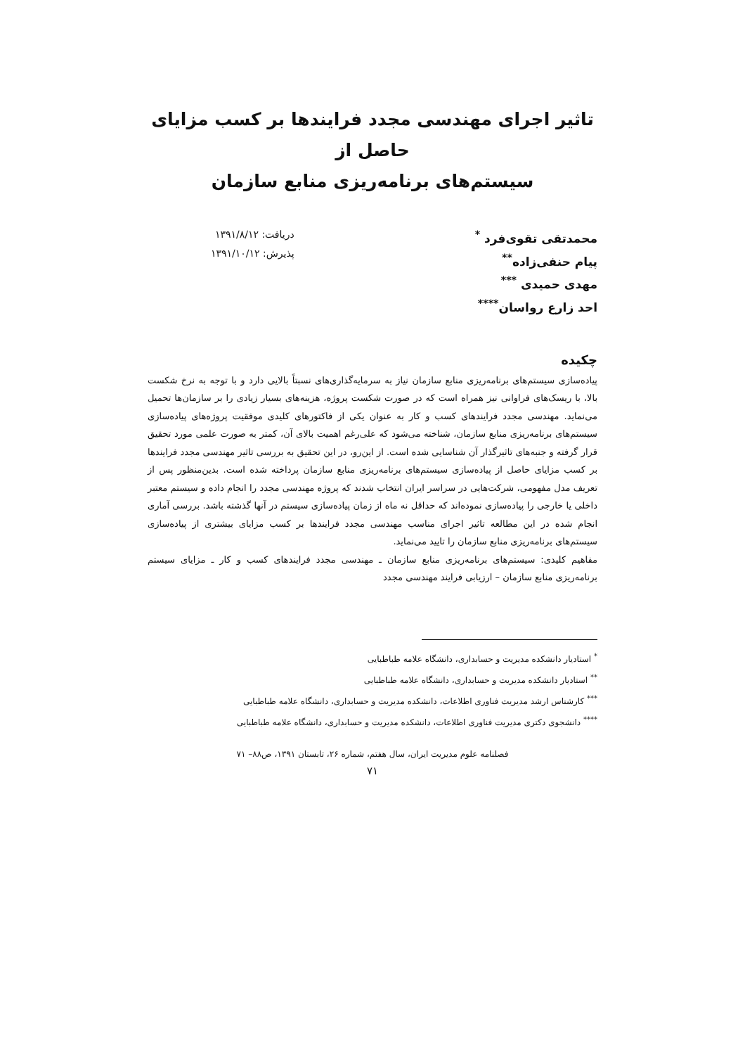تاثیر اجرای مهندسی مجدد فرایندها بر کسب مزایای حاصل از
سیستم‌های برنامه‌ریزی منابع سازمان
محمدتقی تقوی‌فرد <sup>*</sup>
پیام حنفی‌زاده<sup>**</sup>
مهدی حمیدی <sup>***</sup>
احد زارع رواسان<sup>****</sup>
دریافت: ۱۳۹۱/۸/۱۲
پذیرش: ۱۳۹۱/۱۰/۱۲
چکیده
پیاده‌سازی سیستم‌های برنامه‌ریزی منابع سازمان نیاز به سرمایه‌گذاری‌های نسبتاً بالایی دارد و با توجه به نرخ شکست بالا، با ریسک‌های فراوانی نیز همراه است که در صورت شکست پروژه، هزینه‌های بسیار زیادی را بر سازمان‌ها تحمیل می‌نماید. مهندسی مجدد فرایندهای کسب و کار به عنوان یکی از فاکتورهای کلیدی موفقیت پروژه‌های پیاده‌سازی سیستم‌های برنامه‌ریزی منابع سازمان، شناخته می‌شود که علی‌رغم اهمیت بالای آن، کمتر به صورت علمی مورد تحقیق قرار گرفته و جنبه‌های تاثیرگذار آن شناسایی شده است. از این‌رو، در این تحقیق به بررسی تاثیر مهندسی مجدد فرایندها بر کسب مزایای حاصل از پیاده‌سازی سیستم‌های برنامه‌ریزی منابع سازمان پرداخته شده است. بدین‌منظور پس از تعریف مدل مفهومی، شرکت‌هایی در سراسر ایران انتخاب شدند که پروژه مهندسی مجدد را انجام داده و سیستم معتبر داخلی یا خارجی را پیاده‌سازی نموده‌اند که حداقل نه ماه از زمان پیاده‌سازی سیستم در آنها گذشته باشد. بررسی آماری انجام شده در این مطالعه تاثیر اجرای مناسب مهندسی مجدد فرایندها بر کسب مزایای بیشتری از پیاده‌سازی سیستم‌های برنامه‌ریزی منابع سازمان را تایید می‌نماید.
مفاهیم کلیدی: سیستم‌های برنامه‌ریزی منابع سازمان ـ مهندسی مجدد فرایندهای کسب و کار ـ مزایای سیستم برنامه‌ریزی منابع سازمان – ارزیابی فرایند مهندسی مجدد
<sup>*</sup> استادیار دانشکده مدیریت و حسابداری، دانشگاه علامه طباطبایی
<sup>**</sup> استادیار دانشکده مدیریت و حسابداری، دانشگاه علامه طباطبایی
<sup>***</sup> کارشناس ارشد مدیریت فناوری اطلاعات، دانشکده مدیریت و حسابداری، دانشگاه علامه طباطبایی
<sup>****</sup> دانشجوی دکتری مدیریت فناوری اطلاعات، دانشکده مدیریت و حسابداری، دانشگاه علامه طباطبایی
فصلنامه علوم مدیریت ایران، سال هفتم، شماره ۲۶، تابستان ۱۳۹۱، ص۸۸– ۷۱
۷۱